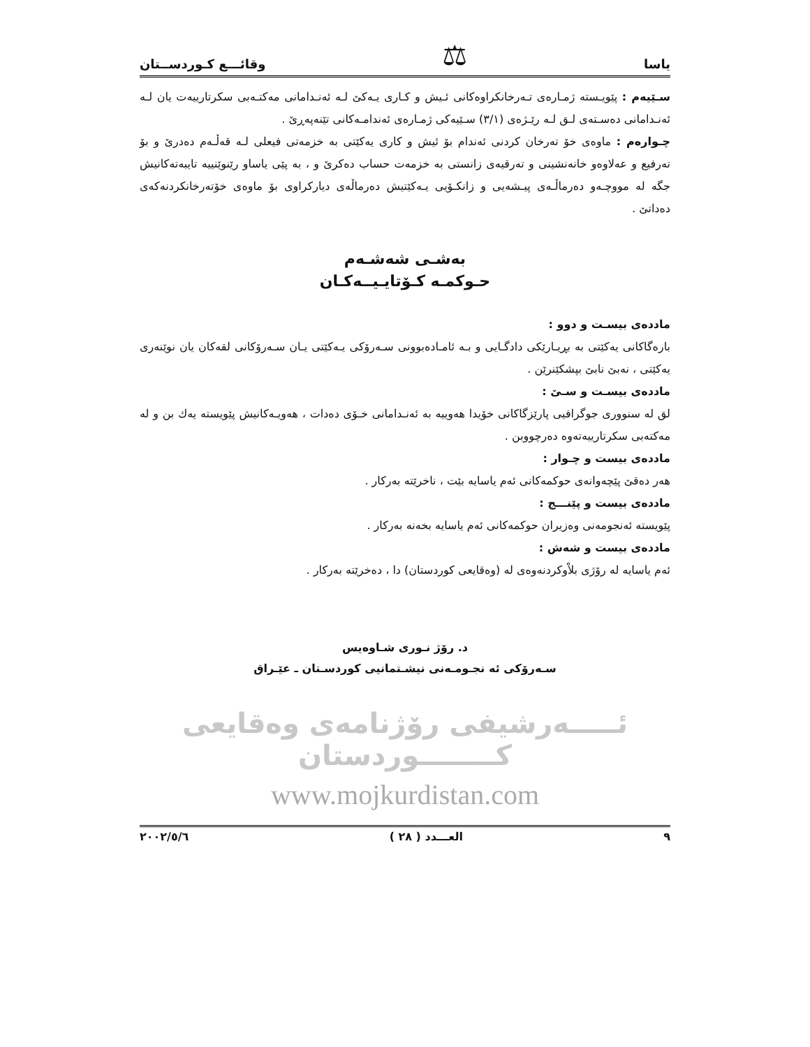یاسا ⚖ وقائـــع كـوردســتان
سـێیەم : پێویـستە ژمـارەی تـەرخانكراوەكانی ئـیش و كـاری یـەكێ لـە ئەنـدامانی مەكتـەبی سكرتارییەت یان لـە ئەنـدامانی دەسـتەی لـق لـە رێـژەی (٣/١) سـێیەكی ژمـارەی ئەندامـەكانی تێنەپەڕێ .
چـوارەم : ماوەی خۆ تەرخان كردنی ئەندام بۆ ئیش و كاری یەكێتی بە خزمەتی فیعلی لـە قەڵـەم دەدرێ و بۆ تەرفیع و عەلاوەو خانەنشینی و تەرقیەی زانستی بە خزمەت حساب دەكرێ و ، بە پێی یاساو رێنوێنییە تایبەتەكانیش جگە لە مووچـەو دەرماڵـەی پیـشەیی و زانكـۆیی یـەكێتیش دەرماڵەی دیاركراوی بۆ ماوەی خۆتەرخانكردنەكەی دەداتێ .
بەشـی شەشـەم
حـوكمـە كـۆتایـیــەكـان
ماددەی بیسـت و دوو :
بارەگاكانی یەكێتی بە بڕیـارێكی دادگـایی و بـە ئامـادەبوونی سـەرۆكی یـەكێتی یـان سـەرۆكانی لقەكان یان نوێنەری یەكێتی ، نەبێ نابێ بپشكێنرێن .
ماددەی بیسـت و سـێ :
لق لە سنووری جوگرافیی پارێزگاكانی خۆیدا هەوییە بە ئەنـدامانی خـۆی دەدات ، هەویـەكانیش پێویستە یەك بن و لە مەكتەبی سكرتارییەتەوە دەرچووبن .
ماددەی بیست و چـوار :
هەر دەقێ پێچەوانەی حوكمەكانی ئەم یاسایە بێت ، ناخرێتە بەركار .
ماددەی بیست و پێنـــج :
پێویستە ئەنجومەنی وەزیران حوكمەكانی ئەم یاسایە بخەنە بەركار .
ماددەی بیست و شەش :
ئەم یاسایە لە رۆژی بلاْوكردنەوەی لە (وەقایعی كوردستان) دا ، دەخرێتە بەركار .
د. رۆژ نـوری شـاوەیس
سـەرۆكی ئە نجـومـەنی نیشـتمانیی كوردسـتان ـ عێـراق
ئـــــەرشیفی رۆژنامەی وەقایعی كــــــــوردستان
www.mojkurdistan.com
٩ العـــدد ( ٢٨ ) ٢٠٠٢/٥/٦